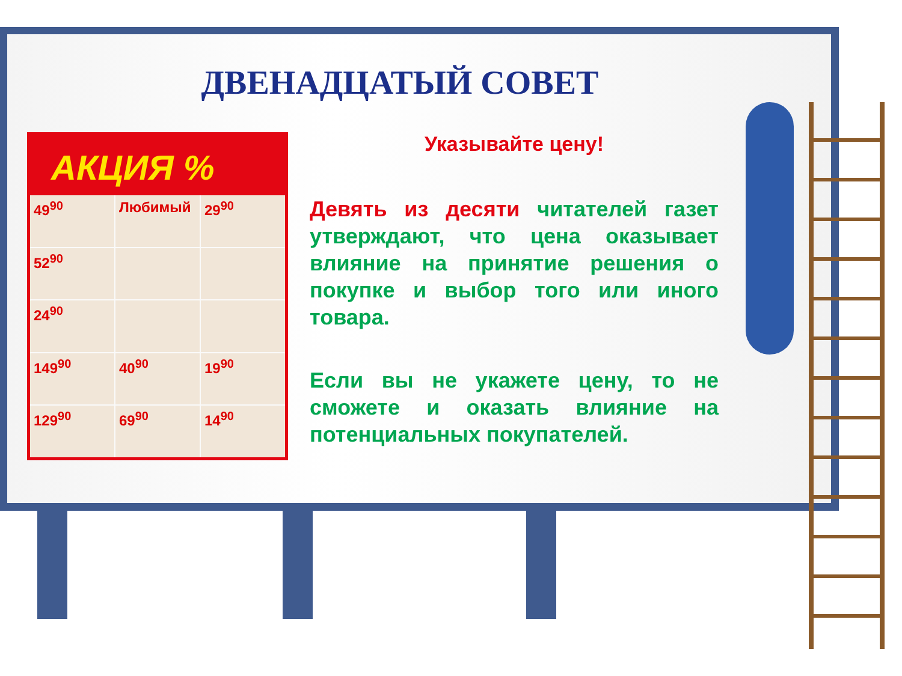ДВЕНАДЦАТЫЙ СОВЕТ
АКЦИЯ %
49<sup>90</sup>
Любимый
29<sup>90</sup>
52<sup>90</sup>
24<sup>90</sup>
149<sup>90</sup>
40<sup>90</sup>
19<sup>90</sup>
129<sup>90</sup>
69<sup>90</sup>
14<sup>90</sup>
Указывайте цену!
Девять из десяти читателей газет утверждают, что цена оказывает влияние на принятие решения о покупке и выбор того или иного товара.
Если вы не укажете цену, то не сможете и оказать влияние на потенциальных покупателей.